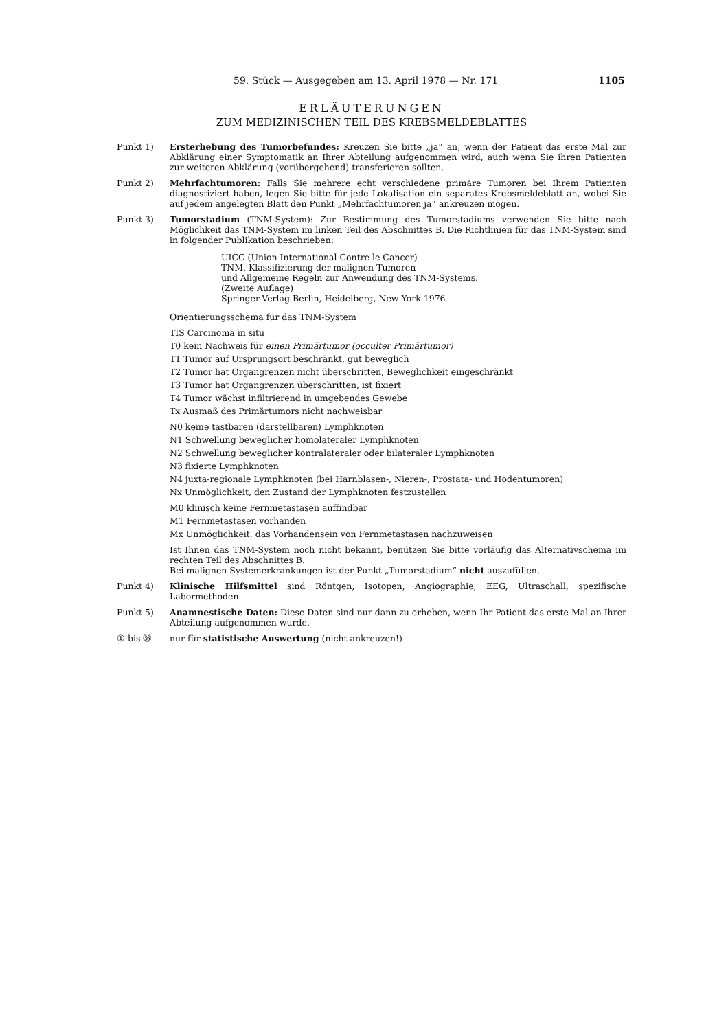59. Stück — Ausgegeben am 13. April 1978 — Nr. 171 1105
ERLÄUTERUNGEN
ZUM MEDIZINISCHEN TEIL DES KREBSMELDEBLATTES
Punkt 1) Ersterhebung des Tumorbefundes: Kreuzen Sie bitte „ja“ an, wenn der Patient das erste Mal zur Abklärung einer Symptomatik an Ihrer Abteilung aufgenommen wird, auch wenn Sie ihren Patienten zur weiteren Abklärung (vorübergehend) transferieren sollten.
Punkt 2) Mehrfachtumoren: Falls Sie mehrere echt verschiedene primäre Tumoren bei Ihrem Patienten diagnostiziert haben, legen Sie bitte für jede Lokalisation ein separates Krebsmeldeblatt an, wobei Sie auf jedem angelegten Blatt den Punkt „Mehrfachtumoren ja“ ankreuzen mögen.
Punkt 3) Tumorstadium (TNM-System): Zur Bestimmung des Tumorstadiums verwenden Sie bitte nach Möglichkeit das TNM-System im linken Teil des Abschnittes B. Die Richtlinien für das TNM-System sind in folgender Publikation beschrieben:
UICC (Union International Contre le Cancer)
TNM. Klassifizierung der malignen Tumoren
und Allgemeine Regeln zur Anwendung des TNM-Systems.
(Zweite Auflage)
Springer-Verlag Berlin, Heidelberg, New York 1976
Orientierungsschema für das TNM-System
TIS Carcinoma in situ
T0 kein Nachweis für einen Primärtumor (occulter Primärtumor)
T1 Tumor auf Ursprungsort beschränkt, gut beweglich
T2 Tumor hat Organgrenzen nicht überschritten, Beweglichkeit eingeschränkt
T3 Tumor hat Organgrenzen überschritten, ist fixiert
T4 Tumor wächst infiltrierend in umgebendes Gewebe
Tx Ausmaß des Primärtumors nicht nachweisbar
N0 keine tastbaren (darstellbaren) Lymphknoten
N1 Schwellung beweglicher homolateraler Lymphknoten
N2 Schwellung beweglicher kontralateraler oder bilateraler Lymphknoten
N3 fixierte Lymphknoten
N4 juxta-regionale Lymphknoten (bei Harnblasen-, Nieren-, Prostata- und Hodentumoren)
Nx Unmöglichkeit, den Zustand der Lymphknoten festzustellen
M0 klinisch keine Fernmetastasen auffindbar
M1 Fernmetastasen vorhanden
Mx Unmöglichkeit, das Vorhandensein von Fernmetastasen nachzuweisen
Ist Ihnen das TNM-System noch nicht bekannt, benützen Sie bitte vorläufig das Alternativschema im rechten Teil des Abschnittes B.
Bei malignen Systemerkrankungen ist der Punkt „Tumorstadium“ nicht auszufüllen.
Punkt 4) Klinische Hilfsmittel sind Röntgen, Isotopen, Angiographie, EEG, Ultraschall, spezifische Labormethoden
Punkt 5) Anamnestische Daten: Diese Daten sind nur dann zu erheben, wenn Ihr Patient das erste Mal an Ihrer Abteilung aufgenommen wurde.
① bis ㊱ nur für statistische Auswertung (nicht ankreuzen!)